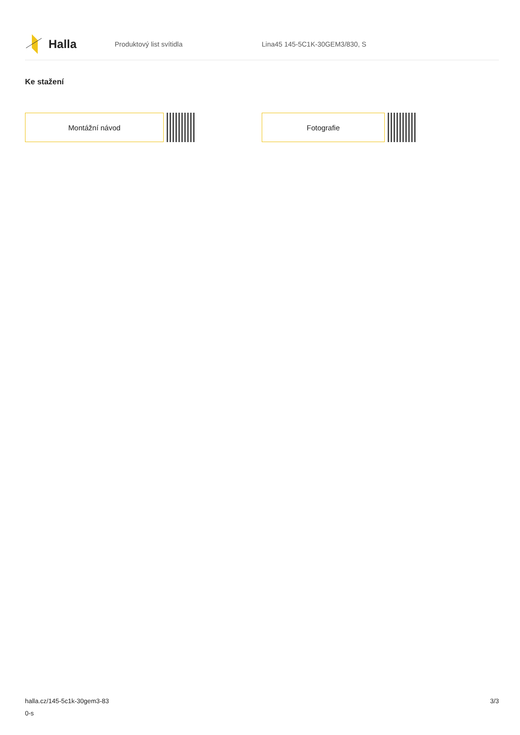Halla
Produktový list svítidla Lina45 145-5C1K-30GEM3/830, S
Ke stažení
Montážní návod Fotografie
halla.cz/145-5c1k-30gem3-83
0-s
3/3